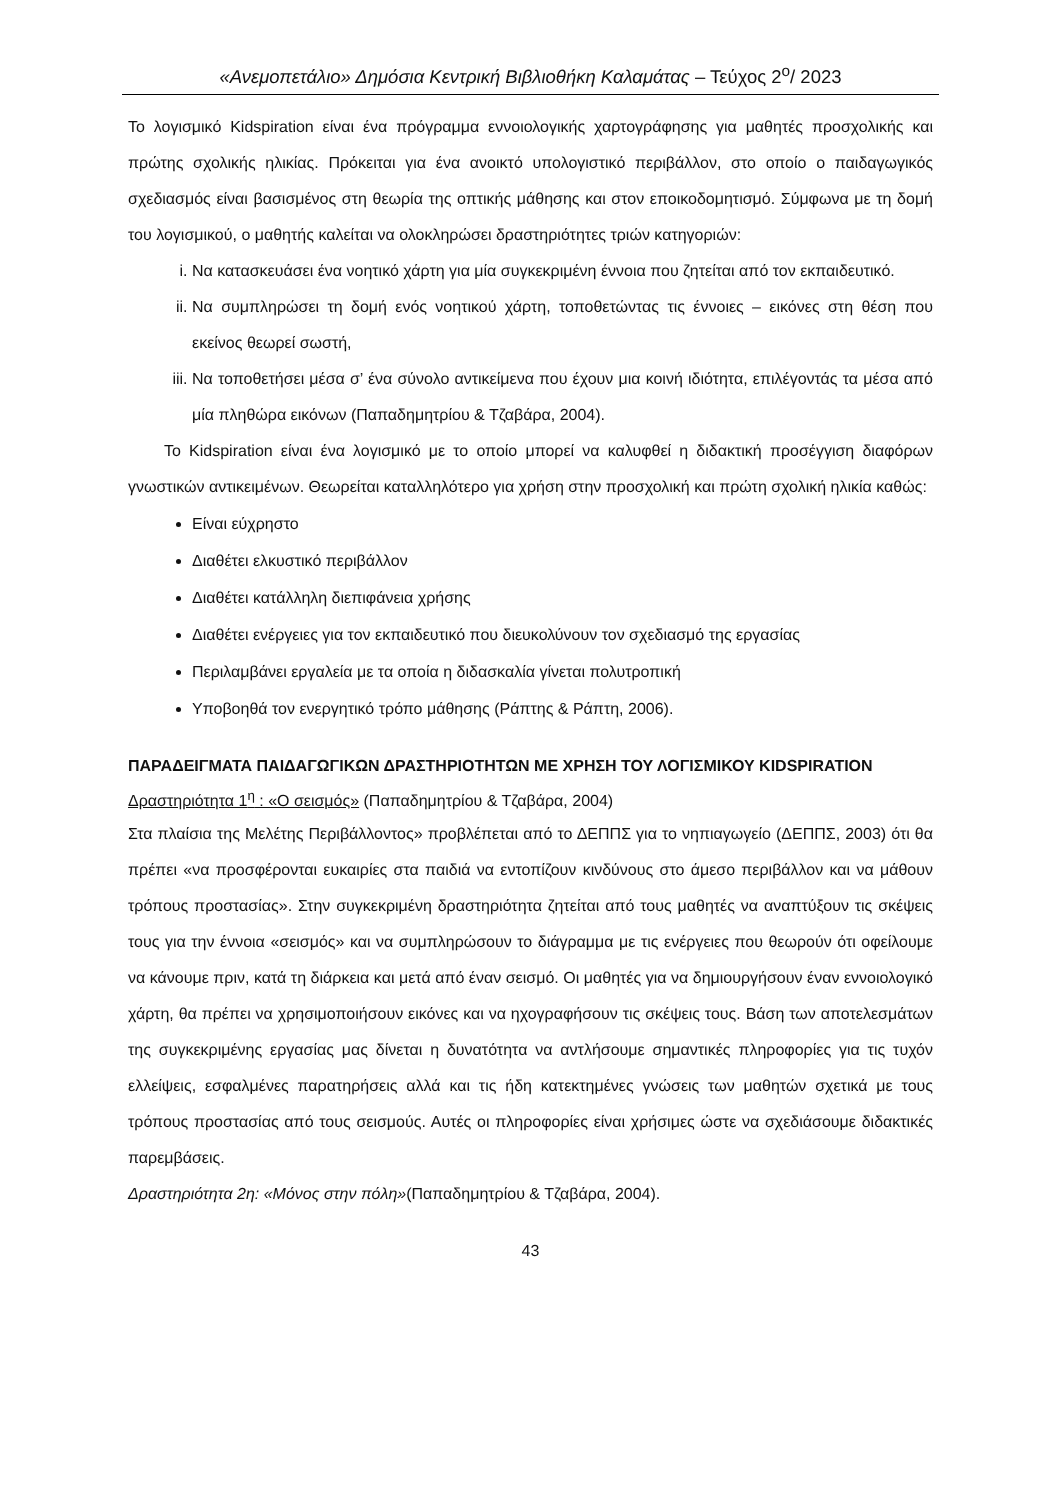«Ανεμοπετάλιο» Δημόσια Κεντρική Βιβλιοθήκη Καλαμάτας – Τεύχος 2<sup>ο</sup>/ 2023
Το λογισμικό Kidspiration είναι ένα πρόγραμμα εννοιολογικής χαρτογράφησης για μαθητές προσχολικής και πρώτης σχολικής ηλικίας. Πρόκειται για ένα ανοικτό υπολογιστικό περιβάλλον, στο οποίο ο παιδαγωγικός σχεδιασμός είναι βασισμένος στη θεωρία της οπτικής μάθησης και στον εποικοδομητισμό. Σύμφωνα με τη δομή του λογισμικού, ο μαθητής καλείται να ολοκληρώσει δραστηριότητες τριών κατηγοριών:
i. Να κατασκευάσει ένα νοητικό χάρτη για μία συγκεκριμένη έννοια που ζητείται από τον εκπαιδευτικό.
ii. Να συμπληρώσει τη δομή ενός νοητικού χάρτη, τοποθετώντας τις έννοιες – εικόνες στη θέση που εκείνος θεωρεί σωστή,
iii. Να τοποθετήσει μέσα σ’ ένα σύνολο αντικείμενα που έχουν μια κοινή ιδιότητα, επιλέγοντάς τα μέσα από μία πληθώρα εικόνων (Παπαδημητρίου & Τζαβάρα, 2004).
Το Kidspiration είναι ένα λογισμικό με το οποίο μπορεί να καλυφθεί η διδακτική προσέγγιση διαφόρων γνωστικών αντικειμένων. Θεωρείται καταλληλότερο για χρήση στην προσχολική και πρώτη σχολική ηλικία καθώς:
Είναι εύχρηστο
Διαθέτει ελκυστικό περιβάλλον
Διαθέτει κατάλληλη διεπιφάνεια χρήσης
Διαθέτει ενέργειες για τον εκπαιδευτικό που διευκολύνουν τον σχεδιασμό της εργασίας
Περιλαμβάνει εργαλεία με τα οποία η διδασκαλία γίνεται πολυτροπική
Υποβοηθά τον ενεργητικό τρόπο μάθησης (Ράπτης & Ράπτη, 2006).
ΠΑΡΑΔΕΙΓΜΑΤΑ ΠΑΙΔΑΓΩΓΙΚΩΝ ΔΡΑΣΤΗΡΙΟΤΗΤΩΝ ΜΕ ΧΡΗΣΗ ΤΟΥ ΛΟΓΙΣΜΙΚΟΥ KIDSPIRATION
Δραστηριότητα 1<sup>η</sup> : «Ο σεισμός» (Παπαδημητρίου & Τζαβάρα, 2004)
Στα πλαίσια της Μελέτης Περιβάλλοντος» προβλέπεται από το ΔΕΠΠΣ για το νηπιαγωγείο (ΔΕΠΠΣ, 2003) ότι θα πρέπει «να προσφέρονται ευκαιρίες στα παιδιά να εντοπίζουν κινδύνους στο άμεσο περιβάλλον και να μάθουν τρόπους προστασίας». Στην συγκεκριμένη δραστηριότητα ζητείται από τους μαθητές να αναπτύξουν τις σκέψεις τους για την έννοια «σεισμός» και να συμπληρώσουν το διάγραμμα με τις ενέργειες που θεωρούν ότι οφείλουμε να κάνουμε πριν, κατά τη διάρκεια και μετά από έναν σεισμό. Οι μαθητές για να δημιουργήσουν έναν εννοιολογικό χάρτη, θα πρέπει να χρησιμοποιήσουν εικόνες και να ηχογραφήσουν τις σκέψεις τους. Βάση των αποτελεσμάτων της συγκεκριμένης εργασίας μας δίνεται η δυνατότητα να αντλήσουμε σημαντικές πληροφορίες για τις τυχόν ελλείψεις, εσφαλμένες παρατηρήσεις αλλά και τις ήδη κατεκτημένες γνώσεις των μαθητών σχετικά με τους τρόπους προστασίας από τους σεισμούς. Αυτές οι πληροφορίες είναι χρήσιμες ώστε να σχεδιάσουμε διδακτικές παρεμβάσεις.
Δραστηριότητα 2η: «Μόνος στην πόλη»(Παπαδημητρίου & Τζαβάρα, 2004).
43